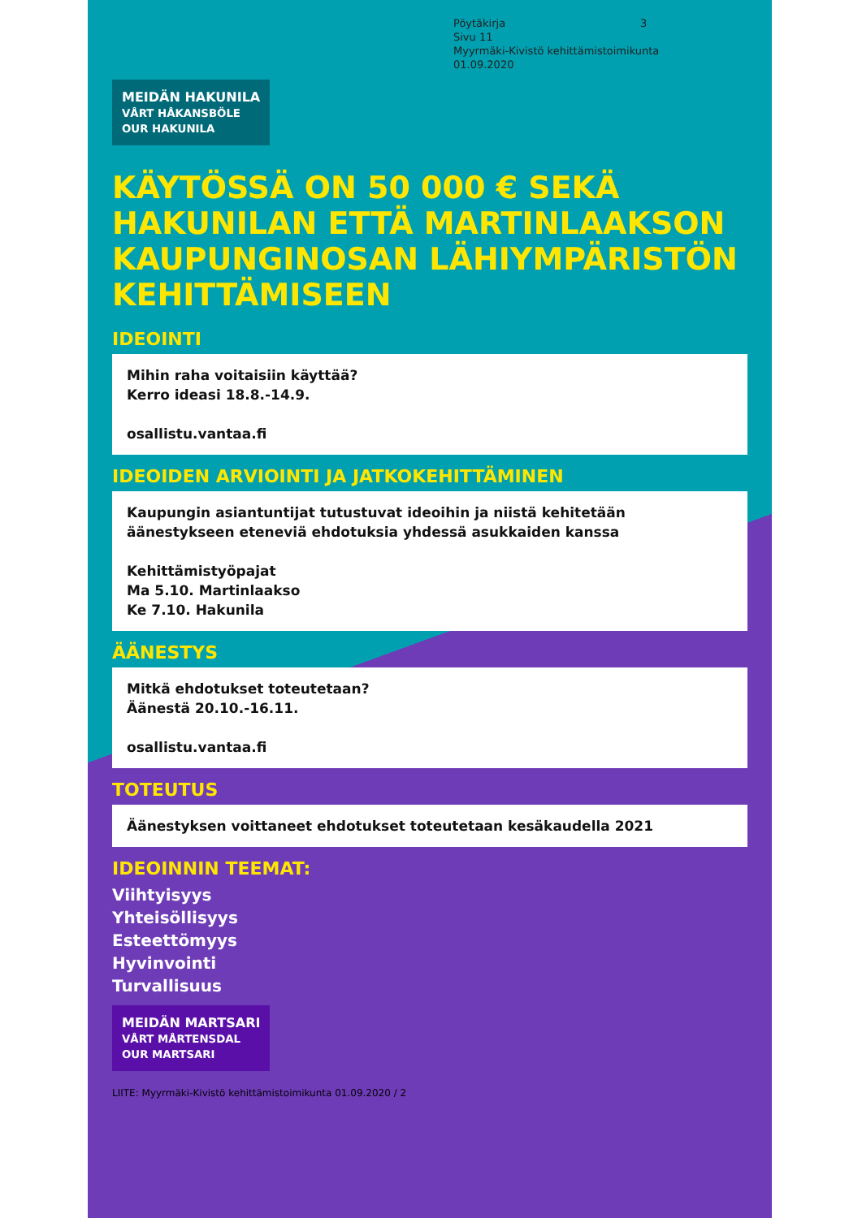Pöytäkirja 3 Sivu 11
Myyrmäki-Kivistö kehittämistoimikunta
01.09.2020
MEIDÄN HAKUNILA
VÅRT HÅKANSBÖLE
OUR HAKUNILA
KÄYTÖSSÄ ON 50 000 € SEKÄ HAKUNILAN ETTÄ MARTINLAAKSON KAUPUNGINOSAN LÄHIYMPÄRISTÖN KEHITTÄMISEEN
IDEOINTI
Mihin raha voitaisiin käyttää?
Kerro ideasi 18.8.-14.9.
osallistu.vantaa.fi
IDEOIDEN ARVIOINTI JA JATKOKEHITTÄMINEN
Kaupungin asiantuntijat tutustuvat ideoihin ja niistä kehitetään äänestykseen eteneviä ehdotuksia yhdessä asukkaiden kanssa
Kehittämistyöpajat
Ma 5.10. Martinlaakso
Ke 7.10. Hakunila
ÄÄNESTYS
Mitkä ehdotukset toteutetaan?
Äänestä 20.10.-16.11.
osallistu.vantaa.fi
TOTEUTUS
Äänestyksen voittaneet ehdotukset toteutetaan kesäkaudella 2021
IDEOINNIN TEEMAT:
Viihtyisyys
Yhteisöllisyys
Esteettömyys
Hyvinvointi
Turvallisuus
MEIDÄN MARTSARI
VÅRT MÅRTENSDAL
OUR MARTSARI
LIITE: Myyrmäki-Kivistö kehittämistoimikunta 01.09.2020 / 2